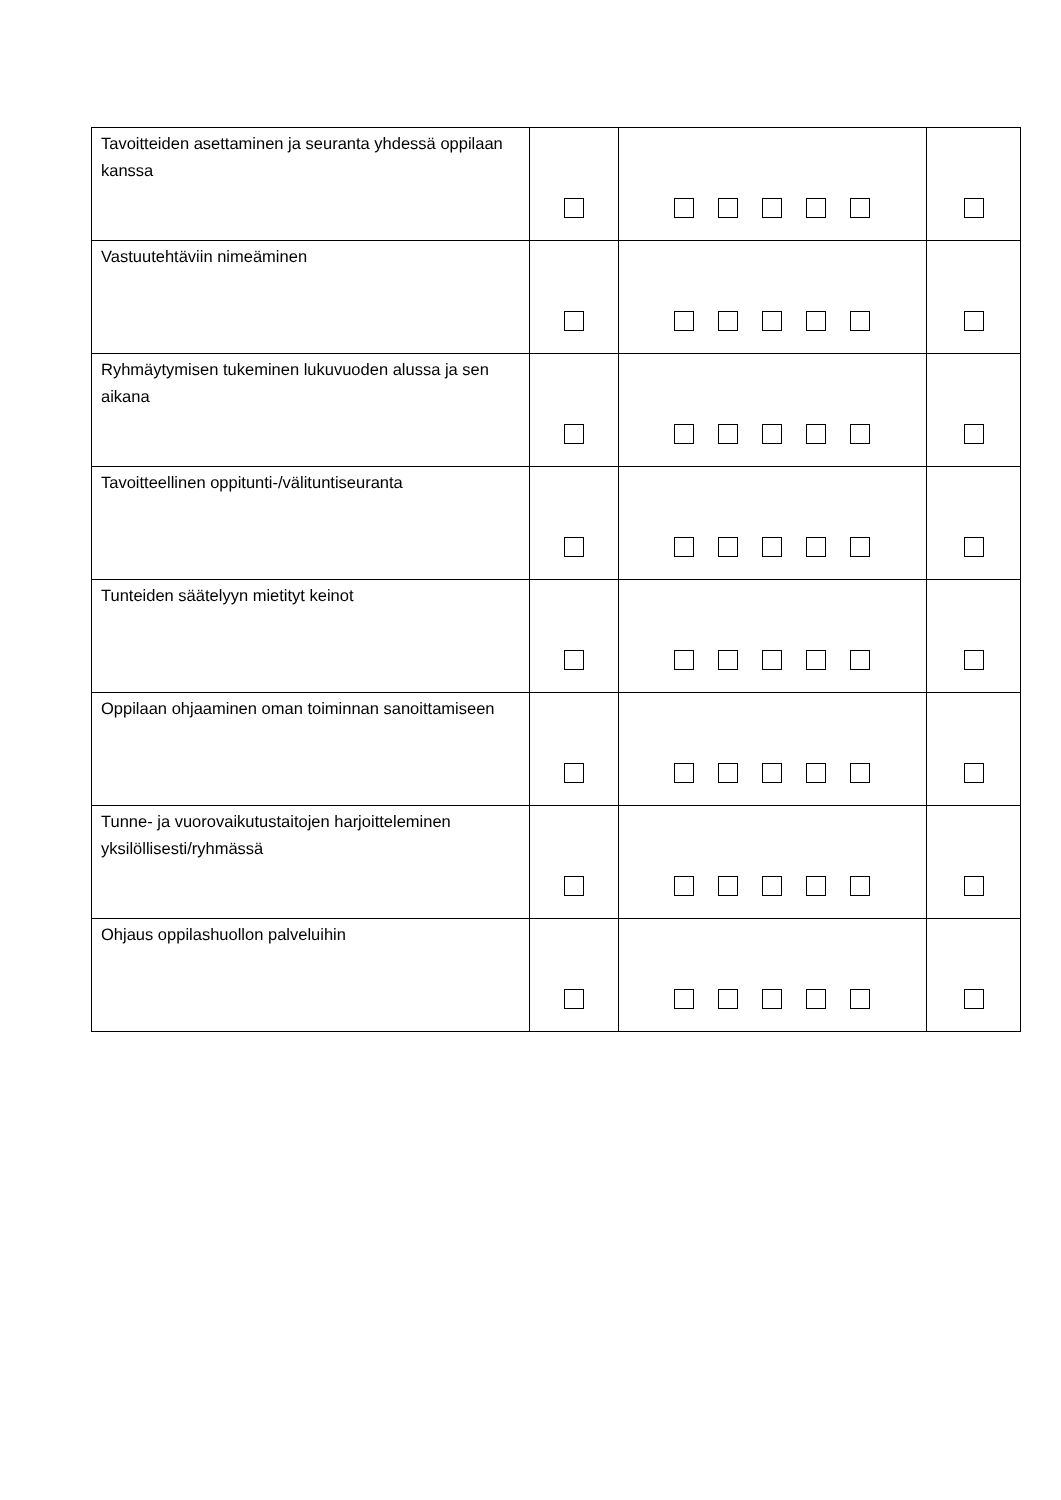| Tavoitteiden asettaminen ja seuranta yhdessä oppilaan kanssa | | | |
| Vastuutehtäviin nimeäminen | | | |
| Ryhmäytymisen tukeminen lukuvuoden alussa ja sen aikana | | | |
| Tavoitteellinen oppitunti-/välituntiseuranta | | | |
| Tunteiden säätelyyn mietityt keinot | | | |
| Oppilaan ohjaaminen oman toiminnan sanoittamiseen | | | |
| Tunne- ja vuorovaikutustaitojen harjoitteleminen yksilöllisesti/ryhmässä | | | |
| Ohjaus oppilashuollon palveluihin | | | |